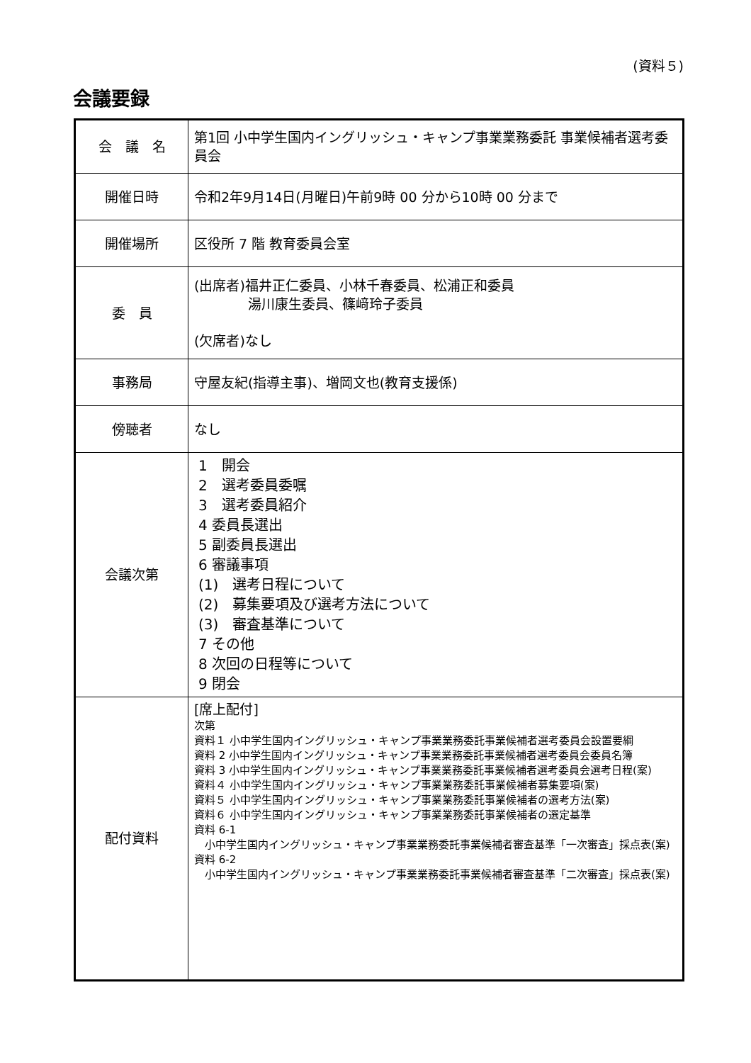(資料５)
会議要録
| 会 議 名 | 第1回 小中学生国内イングリッシュ・キャンプ事業業務委託 事業候補者選考委員会 |
| 開催日時 | 令和2年9月14日(月曜日)午前9時 00 分から10時 00 分まで |
| 開催場所 | 区役所 7 階 教育委員会室 |
| 委 員 | (出席者)福井正仁委員、小林千春委員、松浦正和委員 湯川康生委員、篠﨑玲子委員 (欠席者)なし |
| 事務局 | 守屋友紀(指導主事)、増岡文也(教育支援係) |
| 傍聴者 | なし |
| 会議次第 | 1 開会 2 選考委員委嘱 3 選考委員紹介 4 委員長選出 5 副委員長選出 6 審議事項 (1) 選考日程について (2) 募集要項及び選考方法について (3) 審査基準について 7 その他 8 次回の日程等について 9 閉会 |
| 配付資料 | [席上配付] 次第 資料１ 小中学生国内イングリッシュ・キャンプ事業業務委託事業候補者選考委員会設置要綱 資料 2 小中学生国内イングリッシュ・キャンプ事業業務委託事業候補者選考委員会委員名簿 資料 3 小中学生国内イングリッシュ・キャンプ事業業務委託事業候補者選考委員会選考日程(案) 資料４ 小中学生国内イングリッシュ・キャンプ事業業務委託事業候補者募集要項(案) 資料５ 小中学生国内イングリッシュ・キャンプ事業業務委託事業候補者の選考方法(案) 資料６ 小中学生国内イングリッシュ・キャンプ事業業務委託事業候補者の選定基準 資料 6-1 小中学生国内イングリッシュ・キャンプ事業業務委託事業候補者審査基準「一次審査」採点表(案) 資料 6-2 小中学生国内イングリッシュ・キャンプ事業業務委託事業候補者審査基準「二次審査」採点表(案) |